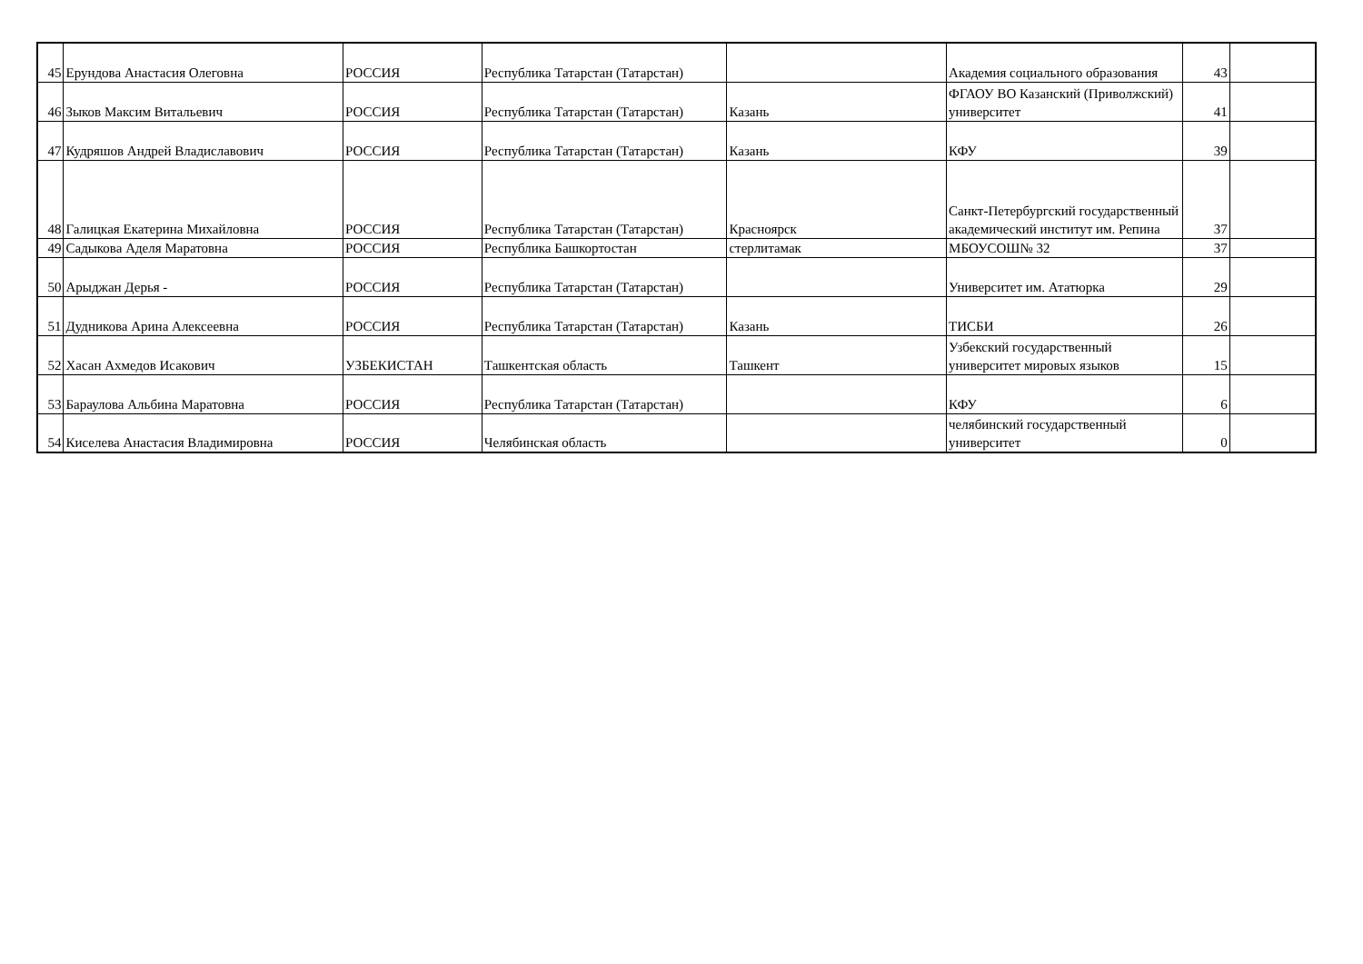| 45 | Ерундова Анастасия Олеговна | РОССИЯ | Республика Татарстан (Татарстан) | | Академия социального образования | 43 | |
| 46 | Зыков Максим Витальевич | РОССИЯ | Республика Татарстан (Татарстан) | Казань | ФГАОУ ВО Казанский (Приволжский) университет | 41 | |
| 47 | Кудряшов Андрей Владиславович | РОССИЯ | Республика Татарстан (Татарстан) | Казань | КФУ | 39 | |
| 48 | Галицкая Екатерина Михайловна | РОССИЯ | Республика Татарстан (Татарстан) | Красноярск | Санкт-Петербургский государственный академический институт им. Репина | 37 | |
| 49 | Садыкова Аделя Маратовна | РОССИЯ | Республика Башкортостан | стерлитамак | МБОУСОШ№ 32 | 37 | |
| 50 | Арыджан Дерья - | РОССИЯ | Республика Татарстан (Татарстан) | | Университет им. Ататюрка | 29 | |
| 51 | Дудникова Арина Алексеевна | РОССИЯ | Республика Татарстан (Татарстан) | Казань | ТИСБИ | 26 | |
| 52 | Хасан Ахмедов Исакович | УЗБЕКИСТАН | Ташкентская область | Ташкент | Узбекский государственный университет мировых языков | 15 | |
| 53 | Бараулова Альбина Маратовна | РОССИЯ | Республика Татарстан (Татарстан) | | КФУ | 6 | |
| 54 | Киселева Анастасия Владимировна | РОССИЯ | Челябинская область | | челябинский государственный университет | 0 | |